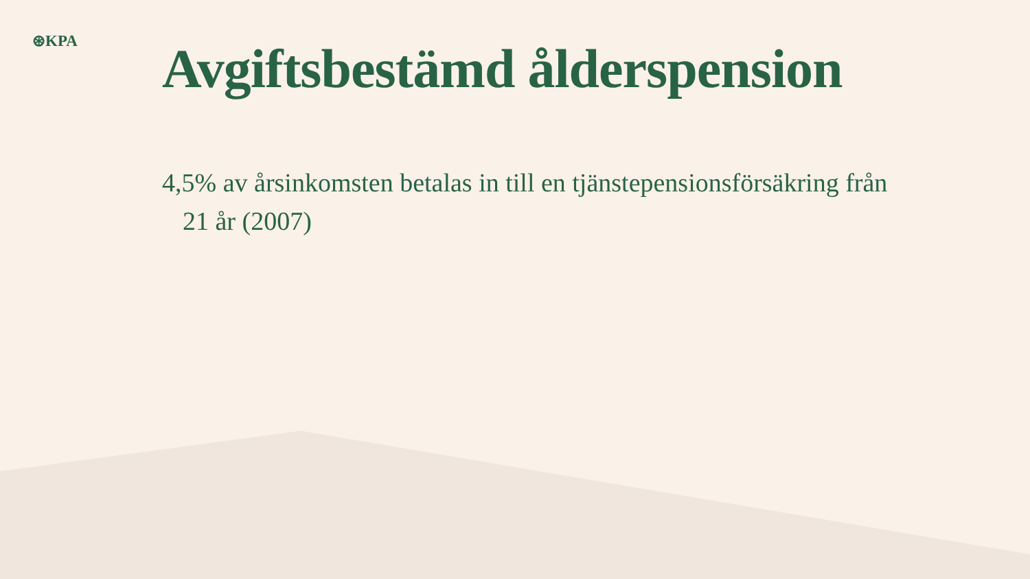⊛KPA
Avgiftsbestämd ålderspension
4,5% av årsinkomsten betalas in till en tjänstepensionsförsäkring från 21 år (2007)